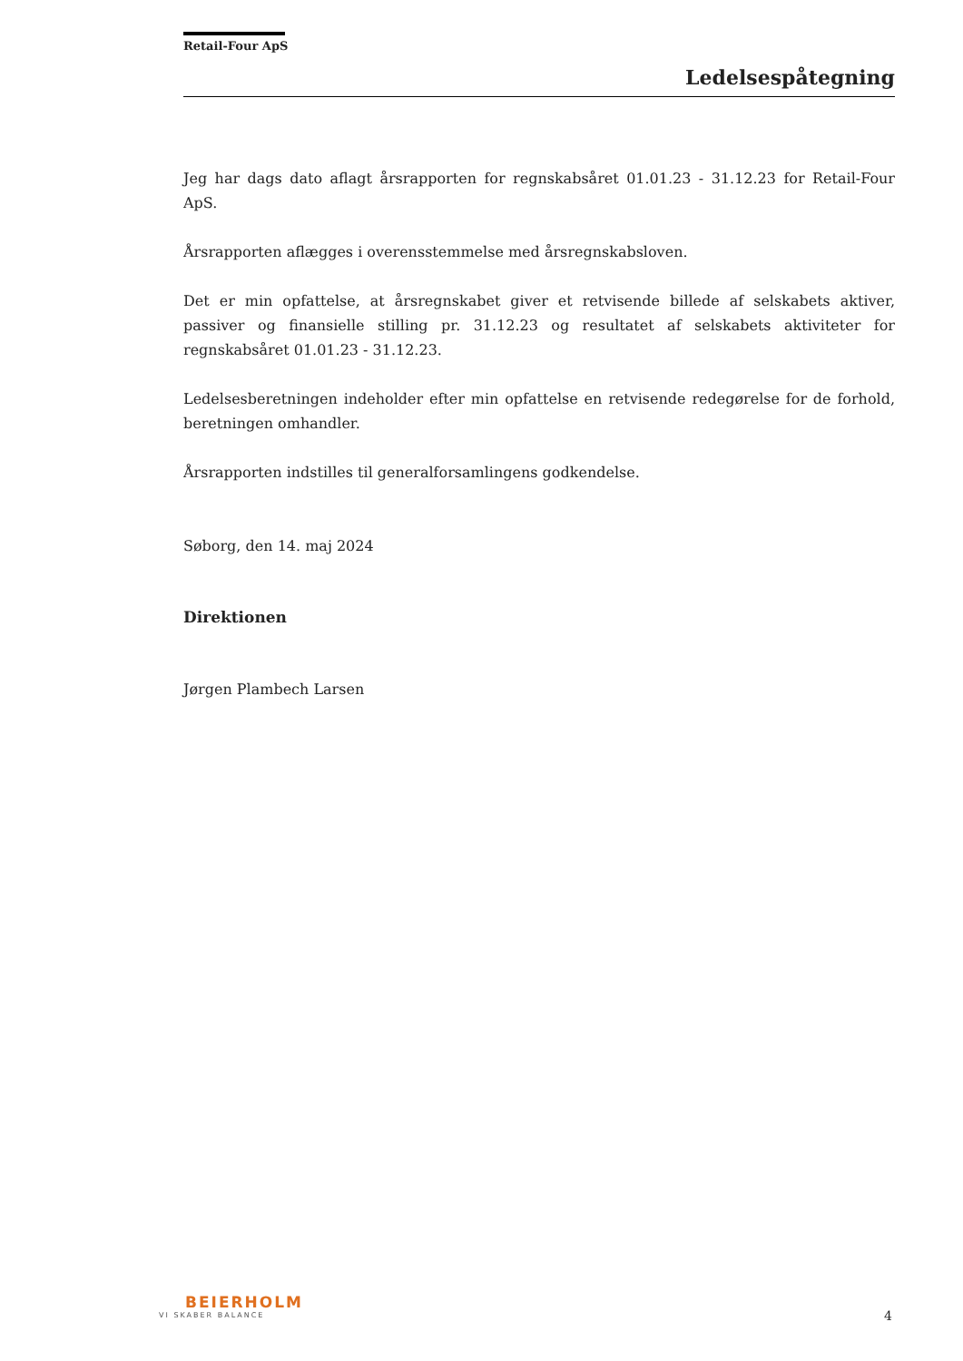Retail-Four ApS
Ledelsespåtegning
Jeg har dags dato aflagt årsrapporten for regnskabsåret 01.01.23 - 31.12.23 for Retail-Four ApS.
Årsrapporten aflægges i overensstemmelse med årsregnskabsloven.
Det er min opfattelse, at årsregnskabet giver et retvisende billede af selskabets aktiver, passiver og finansielle stilling pr. 31.12.23 og resultatet af selskabets aktiviteter for regnskabsåret 01.01.23 - 31.12.23.
Ledelsesberetningen indeholder efter min opfattelse en retvisende redegørelse for de forhold, beretningen omhandler.
Årsrapporten indstilles til generalforsamlingens godkendelse.
Søborg, den 14. maj 2024
Direktionen
Jørgen Plambech Larsen
BEIERHOLM
VI SKABER BALANCE
4